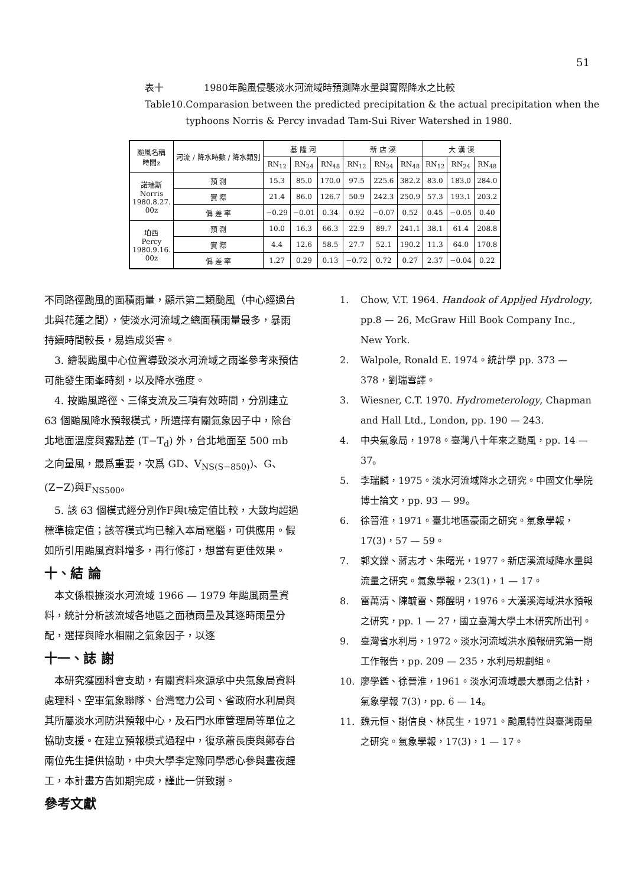51
表十 1980年颱風侵襲淡水河流域時預測降水量與實際降水之比較
Table10. Comparasion between the predicted precipitation & the actual precipitation when the typhoons Norris & Percy invadad Tam-Sui River Watershed in 1980.
| 颱風名稱 時間z | 河流 / 降水時數 / 降水類別 | 基 隆 河 | | | 新 店 溪 | | | 大 漢 溪 | | |
| --- | --- | --- | --- | --- | --- | --- | --- | --- | --- | --- |
| | | RN<sub>12</sub> | RN<sub>24</sub> | RN<sub>48</sub> | RN<sub>12</sub> | RN<sub>24</sub> | RN<sub>48</sub> | RN<sub>12</sub> | RN<sub>24</sub> | RN<sub>48</sub> |
| 諾瑞斯 Norris 1980.8.27. 00z | 預 測 | 15.3 | 85.0 | 170.0 | 97.5 | 225.6 | 382.2 | 83.0 | 183.0 | 284.0 |
| | 實 際 | 21.4 | 86.0 | 126.7 | 50.9 | 242.3 | 250.9 | 57.3 | 193.1 | 203.2 |
| | 偏 差 率 | −0.29 | −0.01 | 0.34 | 0.92 | −0.07 | 0.52 | 0.45 | −0.05 | 0.40 |
| 珀西 Percy 1980.9.16. 00z | 預 測 | 10.0 | 16.3 | 66.3 | 22.9 | 89.7 | 241.1 | 38.1 | 61.4 | 208.8 |
| | 實 際 | 4.4 | 12.6 | 58.5 | 27.7 | 52.1 | 190.2 | 11.3 | 64.0 | 170.8 |
| | 偏 差 率 | 1.27 | 0.29 | 0.13 | −0.72 | 0.72 | 0.27 | 2.37 | −0.04 | 0.22 |
不同路徑颱風的面積雨量，顯示第二類颱風（中心經過台北與花蓮之間），使淡水河流域之總面積雨量最多，暴雨持續時間較長，易造成災害。
 3. 繪製颱風中心位置導致淡水河流域之雨峯參考來預估可能發生雨峯時刻，以及降水強度。
 4. 按颱風路徑、三條支流及三項有效時間，分別建立 63 個颱風降水預報模式，所選擇有關氣象因子中，除台北地面溫度與露點差 (T−T<sub>d</sub>) 外，台北地面至 500 mb 之向量風，最爲重要，次爲 GD、V<sub>NS(S−850)</sub>)、G、(Z−Z)與F<sub>NS500</sub>。
 5. 該 63 個模式經分別作F與t檢定值比較，大致均超過標準檢定值；該等模式均已輸入本局電腦，可供應用。假如所引用颱風資料增多，再行修訂，想當有更佳效果。
十、結 論
 本文係根據淡水河流域 1966 — 1979 年颱風雨量資料，統計分析該流域各地區之面積雨量及其逐時雨量分配，選擇與降水相關之氣象因子，以逐
十一、誌 謝
 本研究獲國科會支助，有關資料來源承中央氣象局資料處理科、空軍氣象聯隊、台灣電力公司、省政府水利局與其所屬淡水河防洪預報中心，及石門水庫管理局等單位之協助支援。在建立預報模式過程中，復承蕭長庚與鄭春台兩位先生提供協助，中央大學李定豫同學悉心參與晝夜趕工，本計畫方告如期完成，謹此一併致謝。
參考文獻
1. Chow, V.T. 1964. Handook of Appljed Hydrology, pp.8 — 26, McGraw Hill Book Company Inc., New York.
2. Walpole, Ronald E. 1974。統計學 pp. 373 — 378，劉瑞雪譯。
3. Wiesner, C.T. 1970. Hydrometerology, Chapman and Hall Ltd., London, pp. 190 — 243.
4. 中央氣象局，1978。臺灣八十年來之颱風，pp. 14 — 37。
5. 李瑞麟，1975。淡水河流域降水之研究。中國文化學院博士論文，pp. 93 — 99。
6. 徐晉淮，1971。臺北地區豪雨之研究。氣象學報，17(3)，57 — 59。
7. 郭文鑠、蔣志才、朱曙光，1977。新店溪流域降水量與流量之研究。氣象學報，23(1)，1 — 17。
8. 雷萬清、陳毓雷、鄭醒明，1976。大漢溪海域洪水預報之研究，pp. 1 — 27，國立臺灣大學土木研究所出刊。
9. 臺灣省水利局，1972。淡水河流域洪水預報研究第一期工作報告，pp. 209 — 235，水利局規劃組。
10. 廖學鑑、徐晉淮，1961。淡水河流域最大暴雨之估計，氣象學報 7(3)，pp. 6 — 14。
11. 魏元恒、謝信良、林民生，1971。颱風特性與臺灣雨量之研究。氣象學報，17(3)，1 — 17。